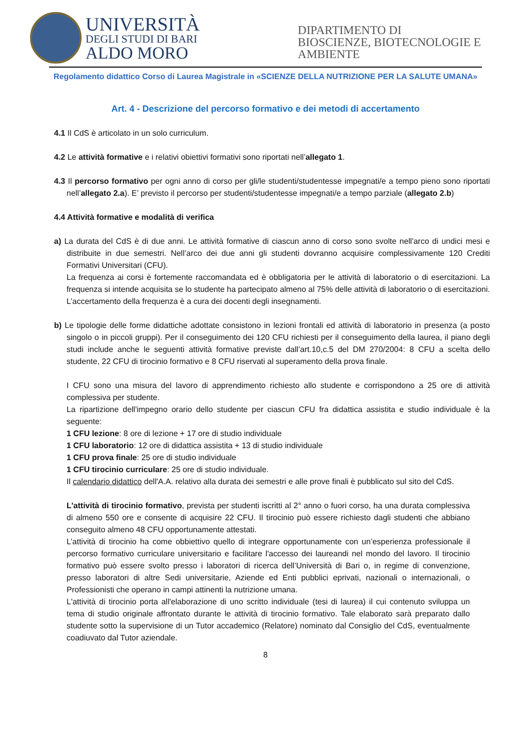UNIVERSITÀ
DEGLI STUDI DI BARI
ALDO MORO
DIPARTIMENTO DI
BIOSCIENZE, BIOTECNOLOGIE E
AMBIENTE
Regolamento didattico Corso di Laurea Magistrale in «SCIENZE DELLA NUTRIZIONE PER LA SALUTE UMANA»
Art. 4 - Descrizione del percorso formativo e dei metodi di accertamento
4.1 Il CdS è articolato in un solo curriculum.
4.2 Le attività formative e i relativi obiettivi formativi sono riportati nell’allegato 1.
4.3 Il percorso formativo per ogni anno di corso per gli/le studenti/studentesse impegnati/e a tempo pieno sono riportati nell’allegato 2.a). E’ previsto il percorso per studenti/studentesse impegnati/e a tempo parziale (allegato 2.b)
4.4 Attività formative e modalità di verifica
a) La durata del CdS è di due anni. Le attività formative di ciascun anno di corso sono svolte nell'arco di undici mesi e distribuite in due semestri. Nell’arco dei due anni gli studenti dovranno acquisire complessivamente 120 Crediti Formativi Universitari (CFU).
La frequenza ai corsi è fortemente raccomandata ed è obbligatoria per le attività di laboratorio o di esercitazioni. La frequenza si intende acquisita se lo studente ha partecipato almeno al 75% delle attività di laboratorio o di esercitazioni. L’accertamento della frequenza è a cura dei docenti degli insegnamenti.
b) Le tipologie delle forme didattiche adottate consistono in lezioni frontali ed attività di laboratorio in presenza (a posto singolo o in piccoli gruppi). Per il conseguimento dei 120 CFU richiesti per il conseguimento della laurea, il piano degli studi include anche le seguenti attività formative previste dall’art.10,c.5 del DM 270/2004: 8 CFU a scelta dello studente, 22 CFU di tirocinio formativo e 8 CFU riservati al superamento della prova finale.
I CFU sono una misura del lavoro di apprendimento richiesto allo studente e corrispondono a 25 ore di attività complessiva per studente.
La ripartizione dell'impegno orario dello studente per ciascun CFU fra didattica assistita e studio individuale è la seguente:
1 CFU lezione: 8 ore di lezione + 17 ore di studio individuale
1 CFU laboratorio: 12 ore di didattica assistita + 13 di studio individuale
1 CFU prova finale: 25 ore di studio individuale
1 CFU tirocinio curriculare: 25 ore di studio individuale.
Il calendario didattico dell'A.A. relativo alla durata dei semestri e alle prove finali è pubblicato sul sito del CdS.
L'attività di tirocinio formativo, prevista per studenti iscritti al 2° anno o fuori corso, ha una durata complessiva di almeno 550 ore e consente di acquisire 22 CFU. Il tirocinio può essere richiesto dagli studenti che abbiano conseguito almeno 48 CFU opportunamente attestati.
L’attività di tirocinio ha come obbiettivo quello di integrare opportunamente con un’esperienza professionale il percorso formativo curriculare universitario e facilitare l'accesso dei laureandi nel mondo del lavoro. Il tirocinio formativo può essere svolto presso i laboratori di ricerca dell’Università di Bari o, in regime di convenzione, presso laboratori di altre Sedi universitarie, Aziende ed Enti pubblici eprivati, nazionali o internazionali, o Professionisti che operano in campi attinenti la nutrizione umana.
L'attività di tirocinio porta all'elaborazione di uno scritto individuale (tesi di laurea) il cui contenuto sviluppa un tema di studio originale affrontato durante le attività di tirocinio formativo. Tale elaborato sarà preparato dallo studente sotto la supervisione di un Tutor accademico (Relatore) nominato dal Consiglio del CdS, eventualmente coadiuvato dal Tutor aziendale.
8